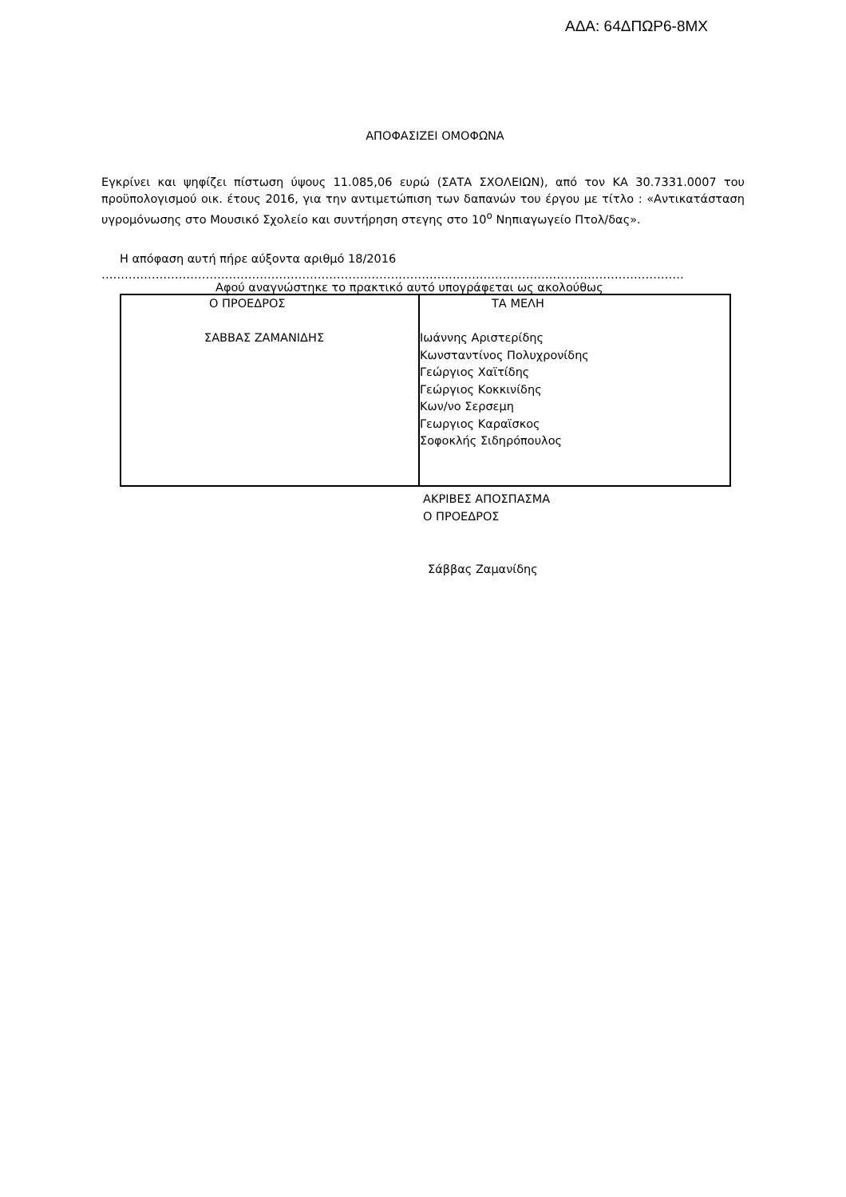ΑΔΑ: 64ΔΠΩΡ6-8ΜΧ
ΑΠΟΦΑΣΙΖΕΙ ΟΜΟΦΩΝΑ
Εγκρίνει και ψηφίζει πίστωση ύψους 11.085,06 ευρώ (ΣΑΤΑ ΣΧΟΛΕΙΩΝ), από τον ΚΑ 30.7331.0007 του προϋπολογισμού οικ. έτους 2016, για την αντιμετώπιση των δαπανών του έργου με τίτλο : «Αντικατάσταση υγρομόνωσης στο Μουσικό Σχολείο και συντήρηση στεγης στο 10<sup>ο</sup> Νηπιαγωγείο Πτολ/δας».
Η απόφαση αυτή πήρε αύξοντα αριθμό 18/2016
…………………………………………………………………………………………………………………………………………
Αφού αναγνώστηκε το πρακτικό αυτό υπογράφεται ως ακολούθως
| Ο ΠΡΟΕΔΡΟΣ ΣΑΒΒΑΣ ΖΑΜΑΝΙΔΗΣ | ΤΑ ΜΕΛΗ Ιωάννης Αριστερίδης Κωνσταντίνος Πολυχρονίδης Γεώργιος Χαϊτίδης Γεώργιος Κοκκινίδης Κων/νο Σερσεμη Γεωργιος Καραϊσκος Σοφοκλής Σιδηρόπουλος |
ΑΚΡΙΒΕΣ ΑΠΟΣΠΑΣΜΑ
Ο ΠΡΟΕΔΡΟΣ
Σάββας Ζαμανίδης